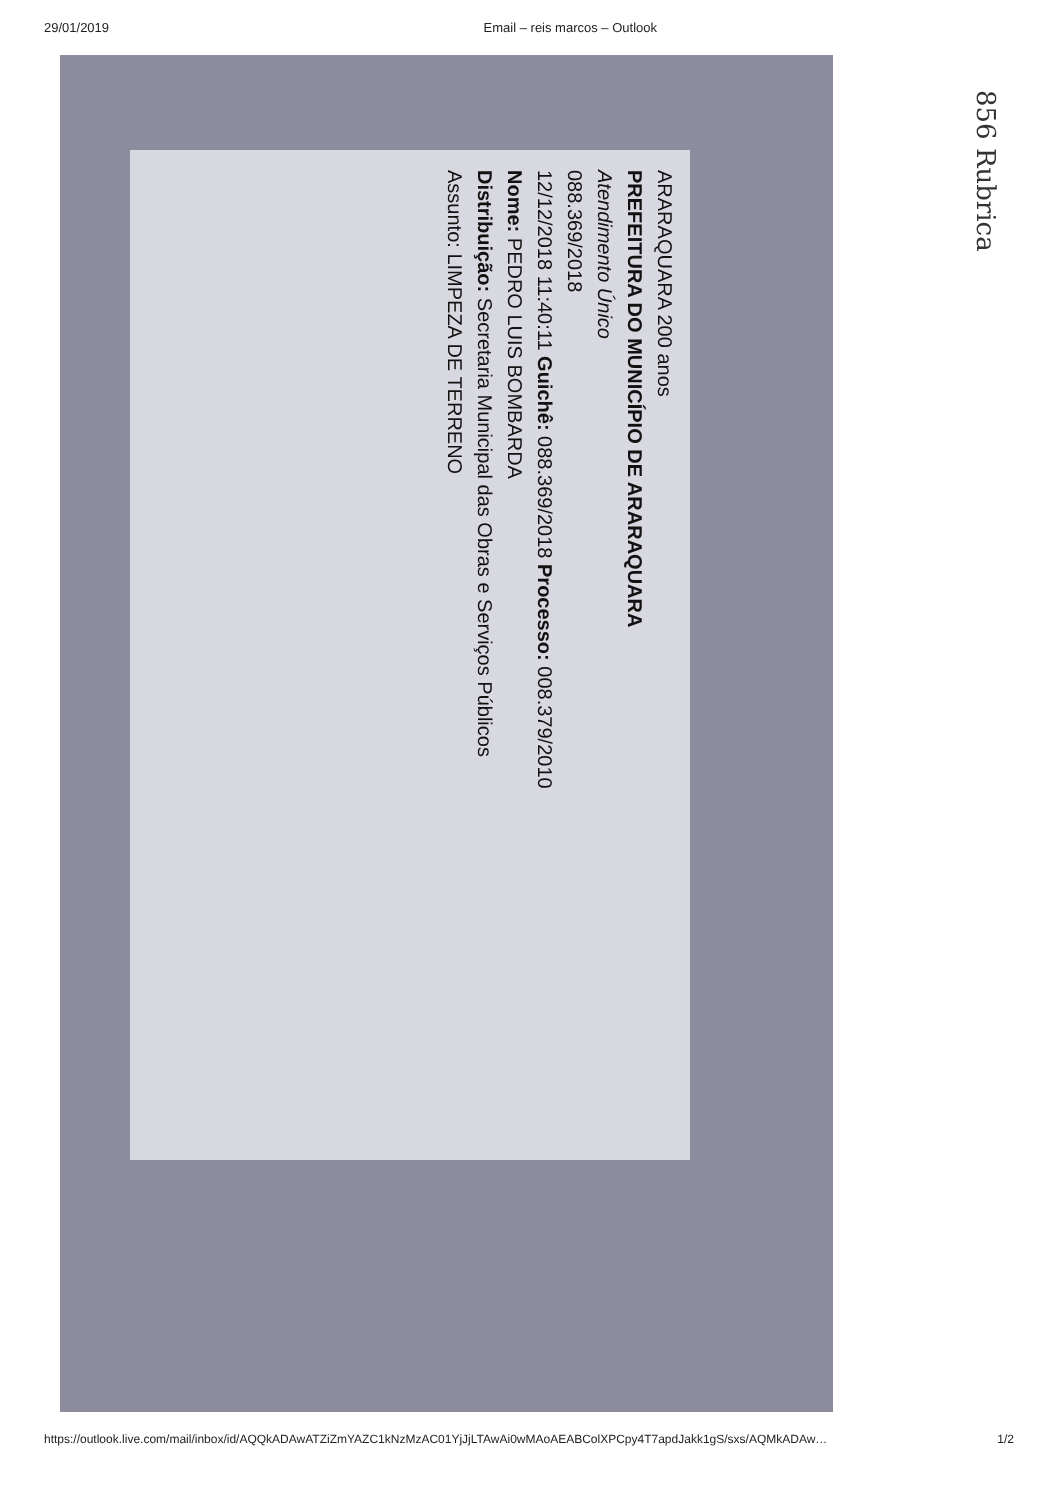29/01/2019 Email – reis marcos – Outlook
856 Rubrica
ARARAQUARA 200 anos
PREFEITURA DO MUNICÍPIO DE ARARAQUARA
Atendimento Único
088.369/2018
12/12/2018 11:40:11 Guichê: 088.369/2018 Processo: 008.379/2010
Nome: PEDRO LUIS BOMBARDA
Distribuição: Secretaria Municipal das Obras e Serviços Públicos
Assunto: LIMPEZA DE TERRENO
https://outlook.live.com/mail/inbox/id/AQQkADAwATZiZmYAZC1kNzMzAC01YjJjLTAwAi0wMAoAEABColXPCpy4T7apdJakk1gS/sxs/AQMkADAw… 1/2